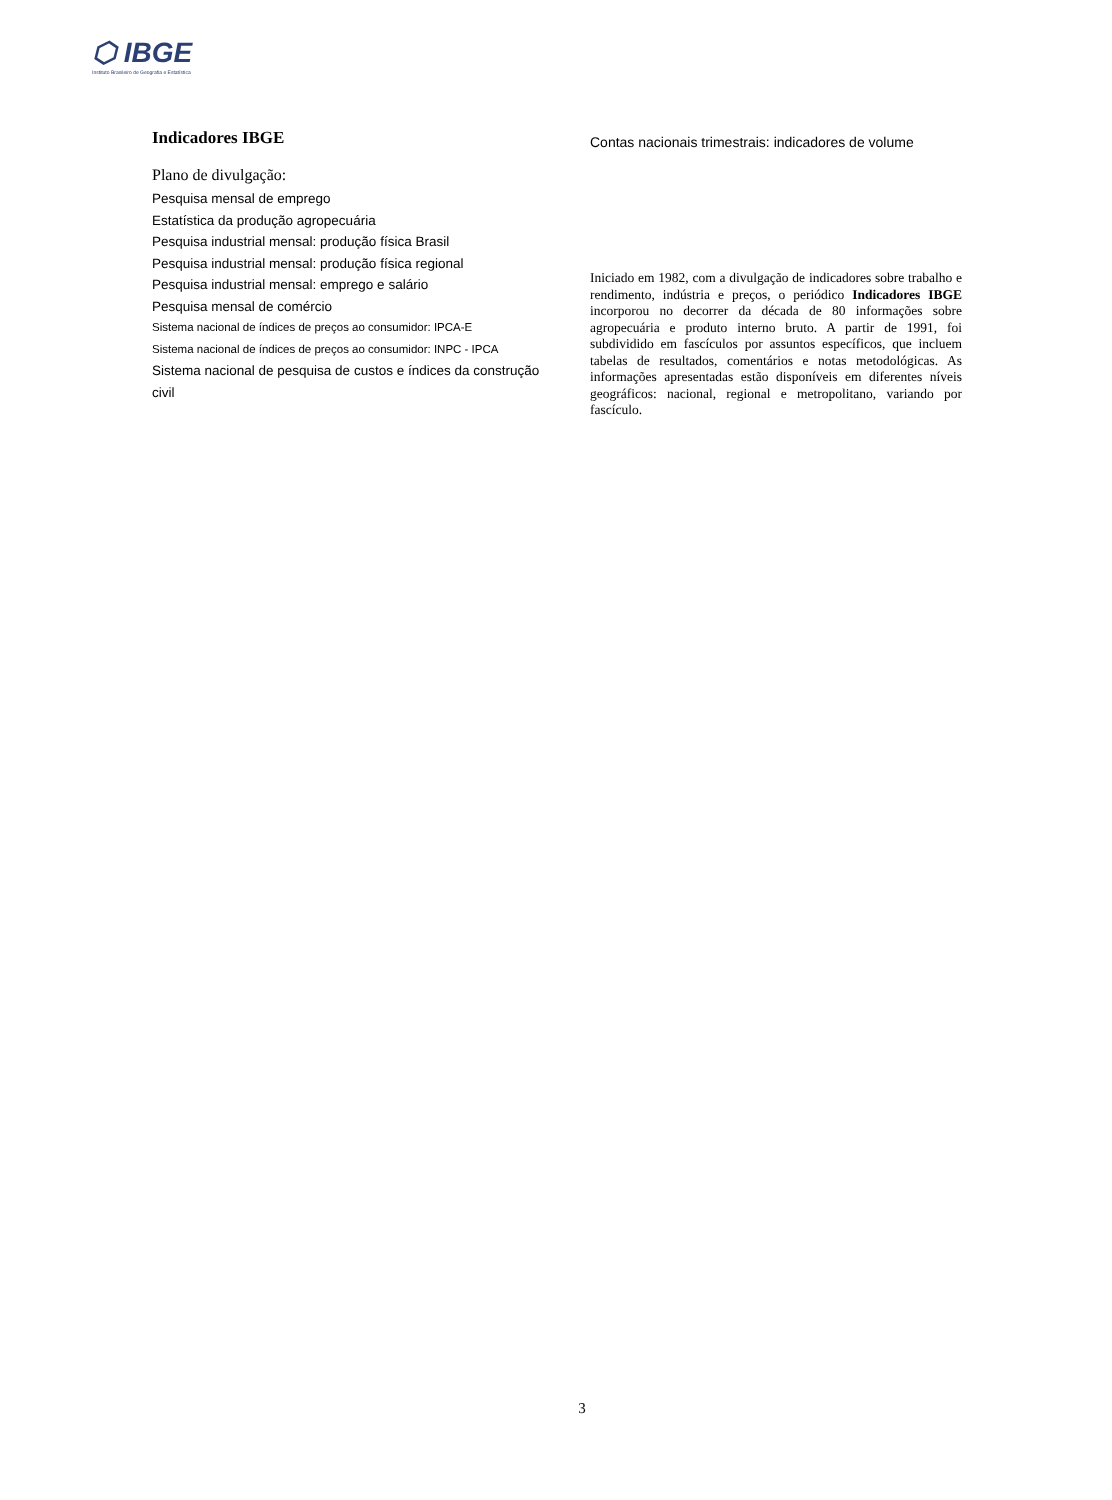⬡ IBGE
Instituto Brasileiro de Geografia e Estatística
Indicadores IBGE
Plano de divulgação:
Pesquisa mensal de emprego
Estatística da produção agropecuária
Pesquisa industrial mensal: produção física Brasil
Pesquisa industrial mensal: produção física regional
Pesquisa industrial mensal: emprego e salário
Pesquisa mensal de comércio
Sistema nacional de índices de preços ao consumidor: IPCA-E
Sistema nacional de índices de preços ao consumidor: INPC - IPCA
Sistema nacional de pesquisa de custos e índices da construção civil
Contas nacionais trimestrais: indicadores de volume
Iniciado em 1982, com a divulgação de indicadores sobre trabalho e rendimento, indústria e preços, o periódico Indicadores IBGE incorporou no decorrer da década de 80 informações sobre agropecuária e produto interno bruto. A partir de 1991, foi subdividido em fascículos por assuntos específicos, que incluem tabelas de resultados, comentários e notas metodológicas. As informações apresentadas estão disponíveis em diferentes níveis geográficos: nacional, regional e metropolitano, variando por fascículo.
3